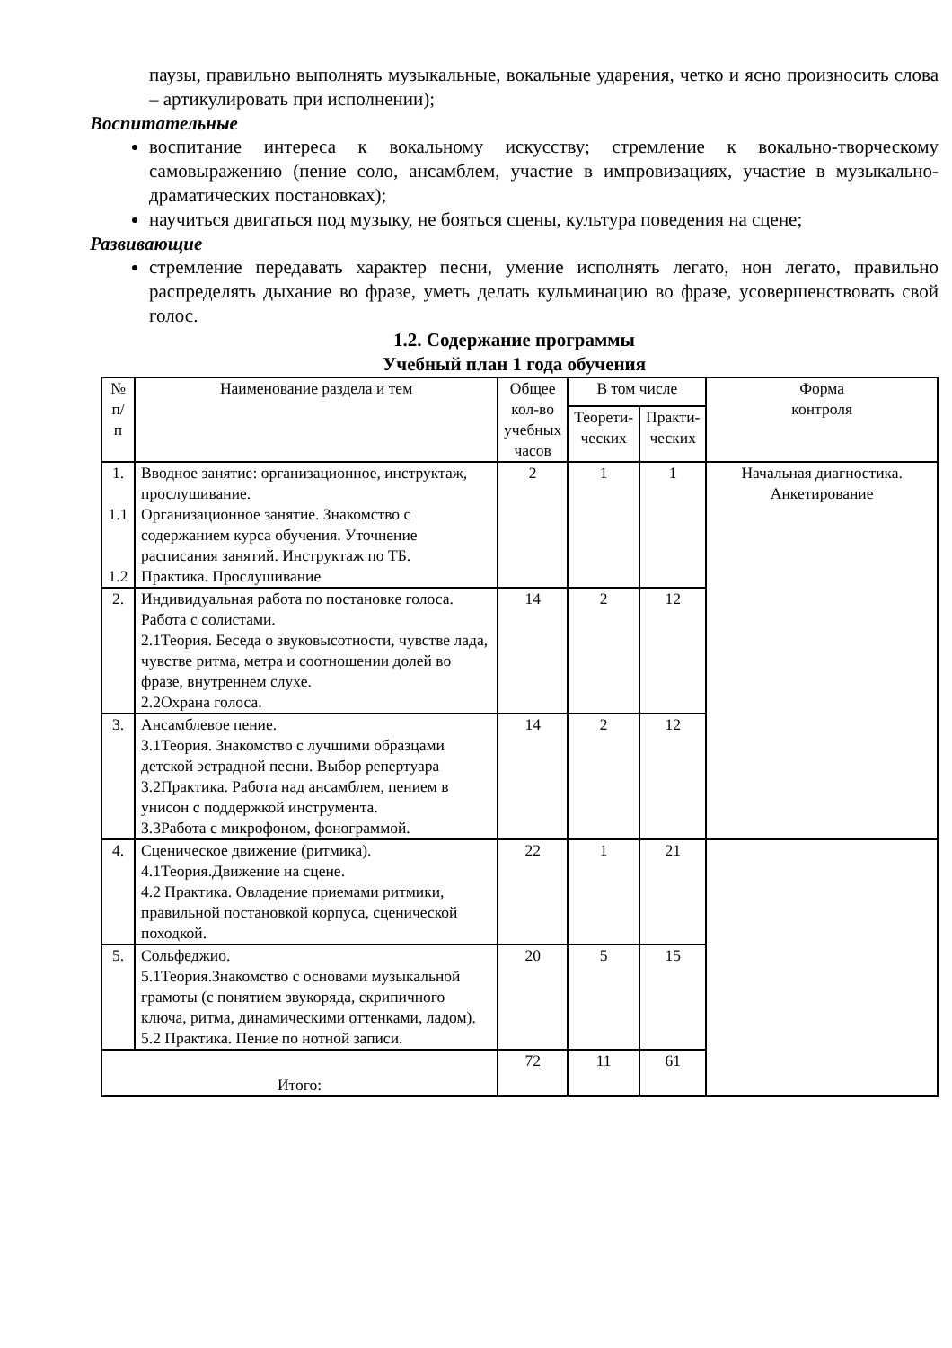паузы, правильно выполнять музыкальные, вокальные ударения, четко и ясно произносить слова – артикулировать при исполнении);
Воспитательные
воспитание интереса к вокальному искусству; стремление к вокально-творческому самовыражению (пение соло, ансамблем, участие в импровизациях, участие в музыкально-драматических постановках);
научиться двигаться под музыку, не бояться сцены, культура поведения на сцене;
Развивающие
стремление передавать характер песни, умение исполнять легато, нон легато, правильно распределять дыхание во фразе, уметь делать кульминацию во фразе, усовершенствовать свой голос.
1.2. Содержание программы
Учебный план 1 года обучения
| № п/п | Наименование раздела и тем | Общее кол-во учебных часов | В том числе | | Форма контроля |
| --- | --- | --- | --- | --- | --- |
| | | | Теорети- ческих | Практи- ческих | |
| 1. 1.1 1.2 | Вводное занятие: организационное, инструктаж, прослушивание. Организационное занятие. Знакомство с содержанием курса обучения. Уточнение расписания занятий. Инструктаж по ТБ. Практика. Прослушивание | 2 | 1 | 1 | Начальная диагностика. Анкетирование |
| 2. | Индивидуальная работа по постановке голоса. Работа с солистами. 2.1Теория. Беседа о звуковысотности, чувстве лада, чувстве ритма, метра и соотношении долей во фразе, внутреннем слухе. 2.2Охрана голоса. | 14 | 2 | 12 | |
| 3. | Ансамблевое пение. 3.1Теория. Знакомство с лучшими образцами детской эстрадной песни. Выбор репертуара 3.2Практика. Работа над ансамблем, пением в унисон с поддержкой инструмента. 3.3Работа с микрофоном, фонограммой. | 14 | 2 | 12 | |
| 4. | Сценическое движение (ритмика). 4.1Теория.Движение на сцене. 4.2 Практика. Овладение приемами ритмики, правильной постановкой корпуса, сценической походкой. | 22 | 1 | 21 | |
| 5. | Сольфеджио. 5.1Теория.Знакомство с основами музыкальной грамоты (с понятием звукоряда, скрипичного ключа, ритма, динамическими оттенками, ладом). 5.2 Практика. Пение по нотной записи. | 20 | 5 | 15 | |
| Итого: | | 72 | 11 | 61 | |